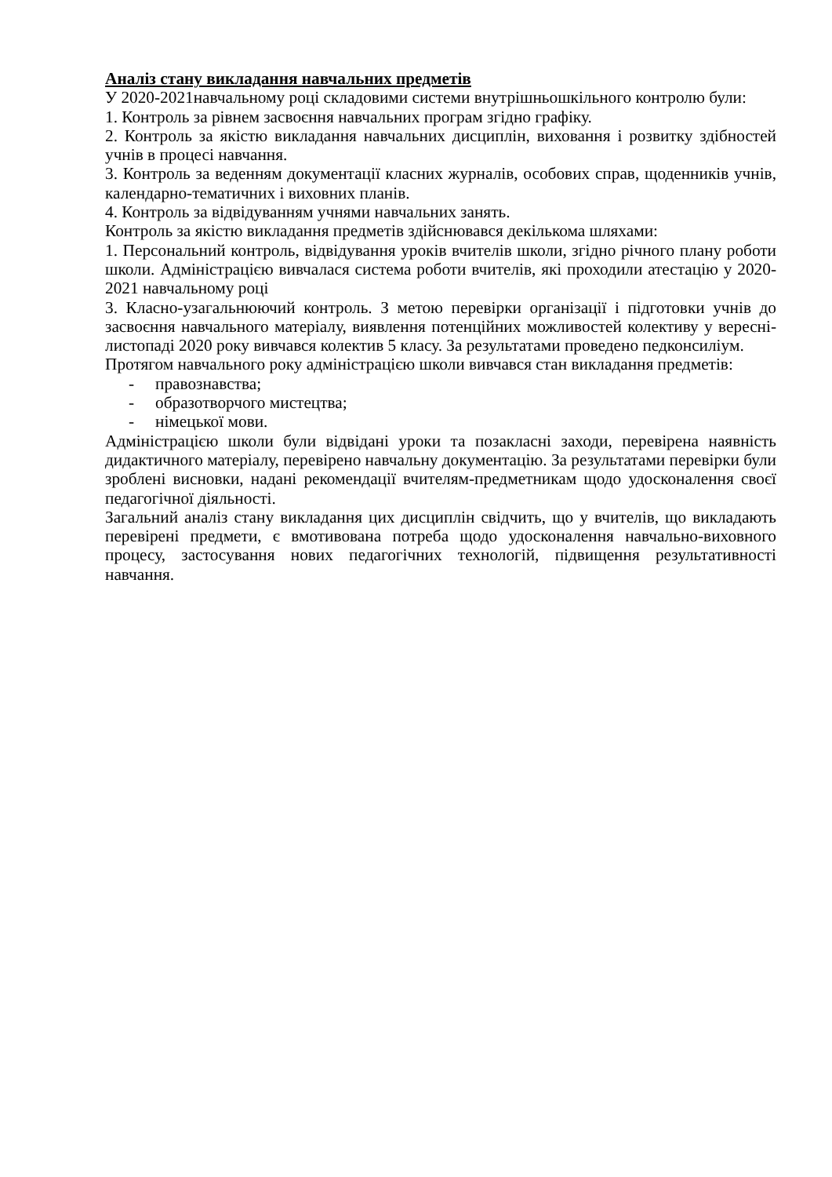Аналіз стану викладання навчальних предметів
У 2020-2021навчальному році складовими системи внутрішньошкільного контролю були:
1. Контроль за рівнем засвоєння навчальних програм згідно графіку.
2. Контроль за якістю викладання навчальних дисциплін, виховання і розвитку здібностей учнів в процесі навчання.
3. Контроль за веденням документації класних журналів, особових справ, щоденників учнів, календарно-тематичних і виховних планів.
4. Контроль за відвідуванням учнями навчальних занять.
Контроль за якістю викладання предметів здійснювався декількома шляхами:
1. Персональний контроль, відвідування уроків вчителів школи, згідно річного плану роботи школи. Адміністрацією вивчалася система роботи вчителів, які проходили атестацію у 2020-2021 навчальному році
3. Класно-узагальнюючий контроль. З метою перевірки організації і підготовки учнів до засвоєння навчального матеріалу, виявлення потенційних можливостей колективу у вересні-листопаді 2020 року вивчався колектив 5 класу. За результатами проведено педконсиліум.
Протягом навчального року адміністрацією школи вивчався стан викладання предметів:
- правознавства;
- образотворчого мистецтва;
- німецької мови.
Адміністрацією школи були відвідані уроки та позакласні заходи, перевірена наявність дидактичного матеріалу, перевірено навчальну документацію. За результатами перевірки були зроблені висновки, надані рекомендації вчителям-предметникам щодо удосконалення своєї педагогічної діяльності.
Загальний аналіз стану викладання цих дисциплін свідчить, що у вчителів, що викладають перевірені предмети, є вмотивована потреба щодо удосконалення навчально-виховного процесу, застосування нових педагогічних технологій, підвищення результативності навчання.